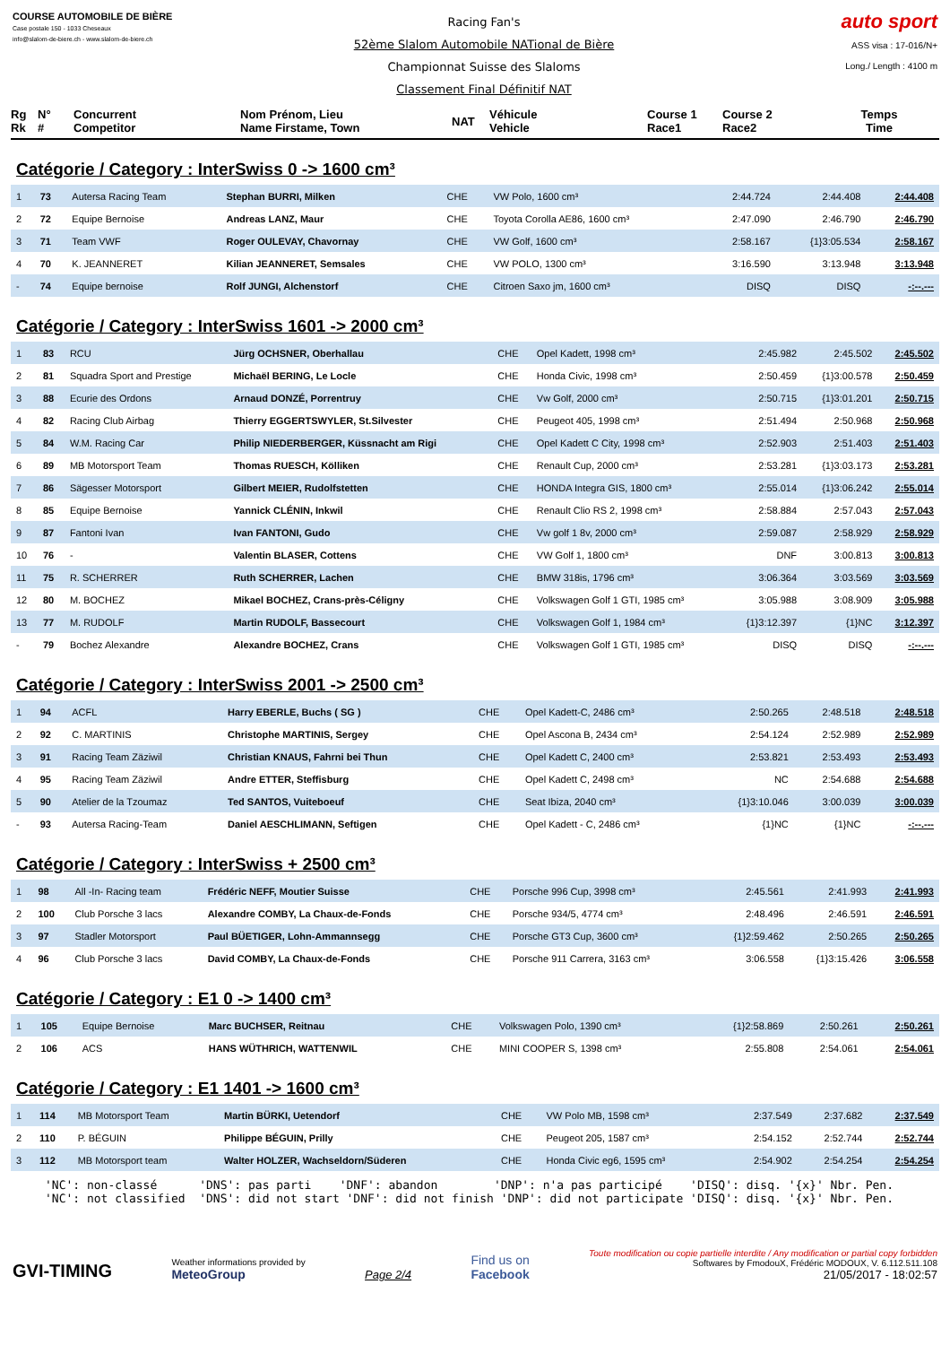COURSE AUTOMOBILE DE BIÈRE
Case postale 150 - 1033 Cheseaux
info@slalom-de-biere.ch - www.slalom-de-biere.ch
Racing Fan's
52ème Slalom Automobile NATional de Bière
Championnat Suisse des Slaloms
Classement Final Définitif NAT
auto sport
ASS visa : 17-016/N+
Long./ Length : 4100 m
Rg
Rk
N°
#
Concurrent
Competitor
Nom Prénom, Lieu
Name Firstame, Town
NAT
Véhicule
Vehicle
Course 1
Race1
Course 2
Race2
Temps
Time
Catégorie / Category : InterSwiss 0 -> 1600 cm³
| 1 | 73 | Autersa Racing Team | Stephan BURRI, Milken | CHE | VW Polo, 1600 cm³ | 2:44.724 | 2:44.408 | 2:44.408 |
| 2 | 72 | Equipe Bernoise | Andreas LANZ, Maur | CHE | Toyota Corolla AE86, 1600 cm³ | 2:47.090 | 2:46.790 | 2:46.790 |
| 3 | 71 | Team VWF | Roger OULEVAY, Chavornay | CHE | VW Golf, 1600 cm³ | 2:58.167 | {1}3:05.534 | 2:58.167 |
| 4 | 70 | K. JEANNERET | Kilian JEANNERET, Semsales | CHE | VW POLO, 1300 cm³ | 3:16.590 | 3:13.948 | 3:13.948 |
| - | 74 | Equipe bernoise | Rolf JUNGI, Alchenstorf | CHE | Citroen Saxo jm, 1600 cm³ | DISQ | DISQ | -:--.--- |
Catégorie / Category : InterSwiss 1601 -> 2000 cm³
| 1 | 83 | RCU | Jürg OCHSNER, Oberhallau | CHE | Opel Kadett, 1998 cm³ | 2:45.982 | 2:45.502 | 2:45.502 |
| 2 | 81 | Squadra Sport and Prestige | Michaël BERING, Le Locle | CHE | Honda Civic, 1998 cm³ | 2:50.459 | {1}3:00.578 | 2:50.459 |
| 3 | 88 | Ecurie des Ordons | Arnaud DONZÉ, Porrentruy | CHE | Vw Golf, 2000 cm³ | 2:50.715 | {1}3:01.201 | 2:50.715 |
| 4 | 82 | Racing Club Airbag | Thierry EGGERTSWYLER, St.Silvester | CHE | Peugeot 405, 1998 cm³ | 2:51.494 | 2:50.968 | 2:50.968 |
| 5 | 84 | W.M. Racing Car | Philip NIEDERBERGER, Küssnacht am Rigi | CHE | Opel Kadett C City, 1998 cm³ | 2:52.903 | 2:51.403 | 2:51.403 |
| 6 | 89 | MB Motorsport Team | Thomas RUESCH, Kölliken | CHE | Renault Cup, 2000 cm³ | 2:53.281 | {1}3:03.173 | 2:53.281 |
| 7 | 86 | Sägesser Motorsport | Gilbert MEIER, Rudolfstetten | CHE | HONDA Integra GIS, 1800 cm³ | 2:55.014 | {1}3:06.242 | 2:55.014 |
| 8 | 85 | Equipe Bernoise | Yannick CLÉNIN, Inkwil | CHE | Renault Clio RS 2, 1998 cm³ | 2:58.884 | 2:57.043 | 2:57.043 |
| 9 | 87 | Fantoni Ivan | Ivan FANTONI, Gudo | CHE | Vw golf 1 8v, 2000 cm³ | 2:59.087 | 2:58.929 | 2:58.929 |
| 10 | 76 | - | Valentin BLASER, Cottens | CHE | VW Golf 1, 1800 cm³ | DNF | 3:00.813 | 3:00.813 |
| 11 | 75 | R. SCHERRER | Ruth SCHERRER, Lachen | CHE | BMW 318is, 1796 cm³ | 3:06.364 | 3:03.569 | 3:03.569 |
| 12 | 80 | M. BOCHEZ | Mikael BOCHEZ, Crans-près-Céligny | CHE | Volkswagen Golf 1 GTI, 1985 cm³ | 3:05.988 | 3:08.909 | 3:05.988 |
| 13 | 77 | M. RUDOLF | Martin RUDOLF, Bassecourt | CHE | Volkswagen Golf 1, 1984 cm³ | {1}3:12.397 | {1}NC | 3:12.397 |
| - | 79 | Bochez Alexandre | Alexandre BOCHEZ, Crans | CHE | Volkswagen Golf 1 GTI, 1985 cm³ | DISQ | DISQ | -:--.--- |
Catégorie / Category : InterSwiss 2001 -> 2500 cm³
| 1 | 94 | ACFL | Harry EBERLE, Buchs ( SG ) | CHE | Opel Kadett-C, 2486 cm³ | 2:50.265 | 2:48.518 | 2:48.518 |
| 2 | 92 | C. MARTINIS | Christophe MARTINIS, Sergey | CHE | Opel Ascona B, 2434 cm³ | 2:54.124 | 2:52.989 | 2:52.989 |
| 3 | 91 | Racing Team Zäziwil | Christian KNAUS, Fahrni bei Thun | CHE | Opel Kadett C, 2400 cm³ | 2:53.821 | 2:53.493 | 2:53.493 |
| 4 | 95 | Racing Team Zäziwil | Andre ETTER, Steffisburg | CHE | Opel Kadett C, 2498 cm³ | NC | 2:54.688 | 2:54.688 |
| 5 | 90 | Atelier de la Tzoumaz | Ted SANTOS, Vuiteboeuf | CHE | Seat Ibiza, 2040 cm³ | {1}3:10.046 | 3:00.039 | 3:00.039 |
| - | 93 | Autersa Racing-Team | Daniel AESCHLIMANN, Seftigen | CHE | Opel Kadett - C, 2486 cm³ | {1}NC | {1}NC | -:--.--- |
Catégorie / Category : InterSwiss + 2500 cm³
| 1 | 98 | All -In- Racing team | Frédéric NEFF, Moutier Suisse | CHE | Porsche 996 Cup, 3998 cm³ | 2:45.561 | 2:41.993 | 2:41.993 |
| 2 | 100 | Club Porsche 3 lacs | Alexandre COMBY, La Chaux-de-Fonds | CHE | Porsche 934/5, 4774 cm³ | 2:48.496 | 2:46.591 | 2:46.591 |
| 3 | 97 | Stadler Motorsport | Paul BÜETIGER, Lohn-Ammannsegg | CHE | Porsche GT3 Cup, 3600 cm³ | {1}2:59.462 | 2:50.265 | 2:50.265 |
| 4 | 96 | Club Porsche 3 lacs | David COMBY, La Chaux-de-Fonds | CHE | Porsche 911 Carrera, 3163 cm³ | 3:06.558 | {1}3:15.426 | 3:06.558 |
Catégorie / Category : E1 0 -> 1400 cm³
| 1 | 105 | Equipe Bernoise | Marc BUCHSER, Reitnau | CHE | Volkswagen Polo, 1390 cm³ | {1}2:58.869 | 2:50.261 | 2:50.261 |
| 2 | 106 | ACS | HANS WÜTHRICH, WATTENWIL | CHE | MINI COOPER S, 1398 cm³ | 2:55.808 | 2:54.061 | 2:54.061 |
Catégorie / Category : E1 1401 -> 1600 cm³
| 1 | 114 | MB Motorsport Team | Martin BÜRKI, Uetendorf | CHE | VW Polo MB, 1598 cm³ | 2:37.549 | 2:37.682 | 2:37.549 |
| 2 | 110 | P. BÉGUIN | Philippe BÉGUIN, Prilly | CHE | Peugeot 205, 1587 cm³ | 2:54.152 | 2:52.744 | 2:52.744 |
| 3 | 112 | MB Motorsport team | Walter HOLZER, Wachseldorn/Süderen | CHE | Honda Civic eg6, 1595 cm³ | 2:54.902 | 2:54.254 | 2:54.254 |
'NC': non-classé 'DNS': pas parti 'DNF': abandon 'DNP': n'a pas participé 'DISQ': disq. '{x}' Nbr. Pen. 'NC': not classified 'DNS': did not start 'DNF': did not finish 'DNP': did not participate 'DISQ': disq. '{x}' Nbr. Pen.
GVI-TIMING
Weather informations provided by
MeteoGroup
Page 2/4
Find us on
Facebook
Toute modification ou copie partielle interdite / Any modification or partial copy forbidden
Softwares by FmodouX, Frédéric MODOUX, V. 6.112.511.108
21/05/2017 - 18:02:57